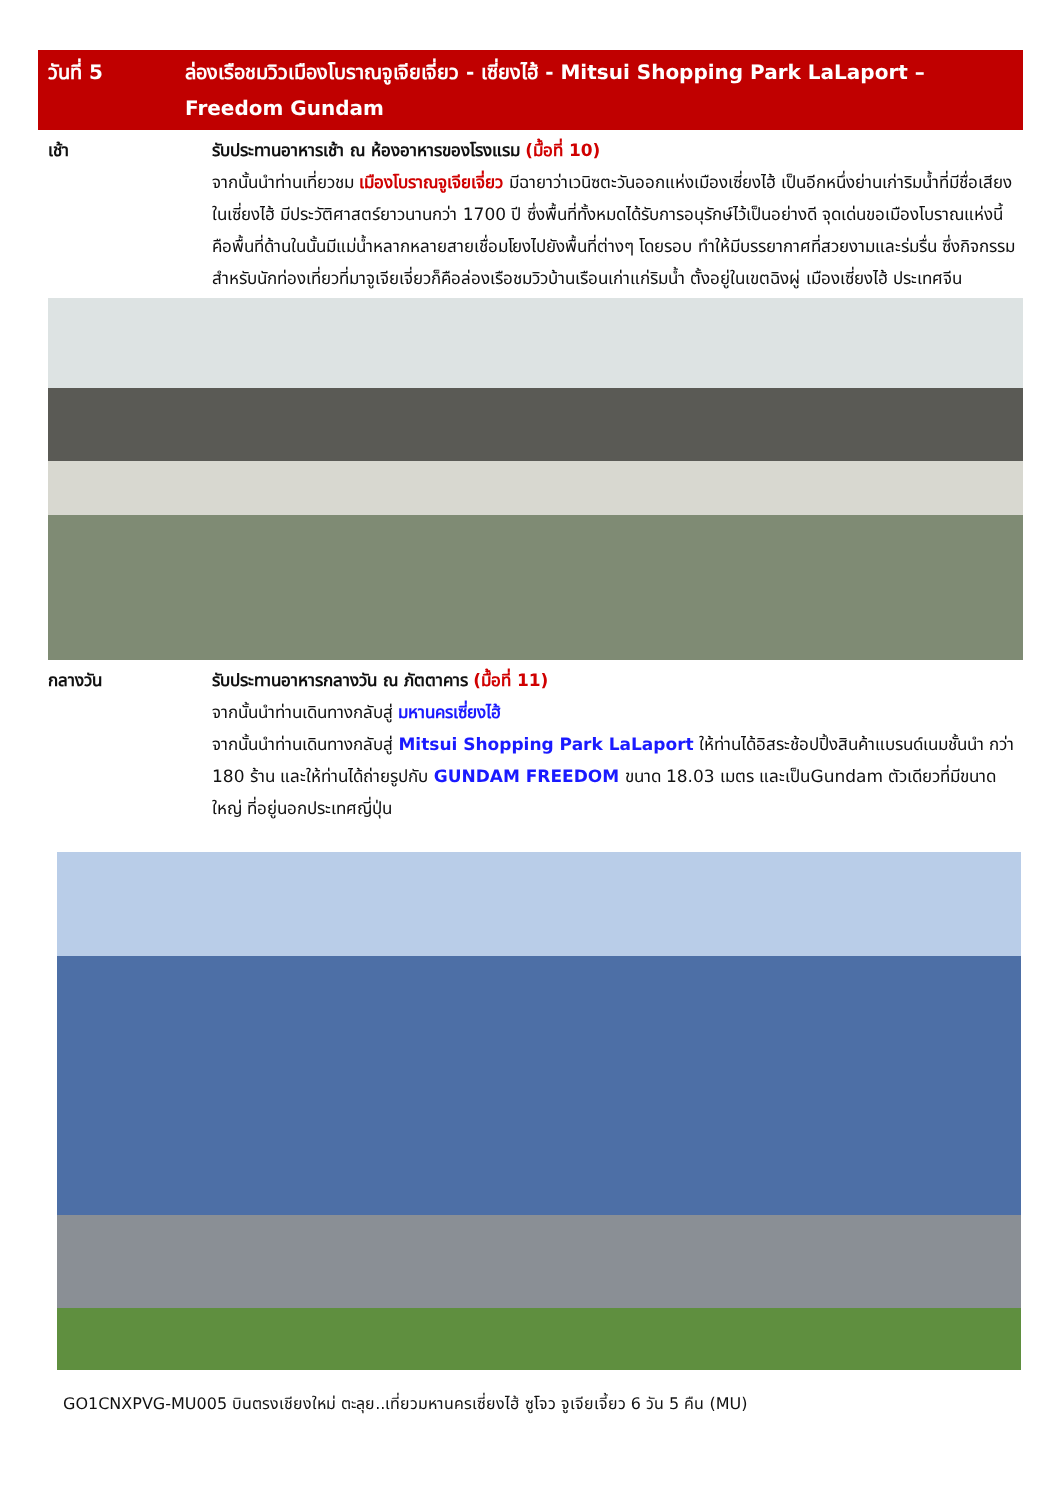วันที่ 5 ล่องเรือชมวิวเมืองโบราณจูเจียเจี่ยว - เซี่ยงไฮ้ - Mitsui Shopping Park LaLaport – Freedom Gundam
เช้า รับประทานอาหารเช้า ณ ห้องอาหารของโรงแรม (มื้อที่ 10)
จากนั้นนำท่านเที่ยวชม เมืองโบราณจูเจียเจี่ยว มีฉายาว่าเวนิซตะวันออกแห่งเมืองเซี่ยงไฮ้ เป็นอีกหนึ่งย่านเก่าริมน้ำที่มีชื่อเสียงในเซี่ยงไฮ้ มีประวัติศาสตร์ยาวนานกว่า 1700 ปี ซึ่งพื้นที่ทั้งหมดได้รับการอนุรักษ์ไว้เป็นอย่างดี จุดเด่นขอเมืองโบราณแห่งนี้คือพื้นที่ด้านในนั้นมีแม่น้ำหลากหลายสายเชื่อมโยงไปยังพื้นที่ต่างๆ โดยรอบ ทำให้มีบรรยากาศที่สวยงามและร่มรื่น ซึ่งกิจกรรมสำหรับนักท่องเที่ยวที่มาจูเจียเจี่ยวก็คือล่องเรือชมวิวบ้านเรือนเก่าแก่ริมน้ำ ตั้งอยู่ในเขตฉิงผู่ เมืองเซี่ยงไฮ้ ประเทศจีน
กลางวัน รับประทานอาหารกลางวัน ณ ภัตตาคาร (มื้อที่ 11)
จากนั้นนำท่านเดินทางกลับสู่ มหานครเซี่ยงไฮ้
จากนั้นนำท่านเดินทางกลับสู่ Mitsui Shopping Park LaLaport ให้ท่านได้อิสระช้อปปิ้งสินค้าแบรนด์เนมชั้นนำ กว่า 180 ร้าน และให้ท่านได้ถ่ายรูปกับ GUNDAM FREEDOM ขนาด 18.03 เมตร และเป็นGundam ตัวเดียวที่มีขนาดใหญ่ ที่อยู่นอกประเทศญี่ปุ่น
GO1CNXPVG-MU005 บินตรงเชียงใหม่ ตะลุย..เที่ยวมหานครเซี่ยงไฮ้ ซูโจว จูเจียเจี้ยว 6 วัน 5 คืน (MU)